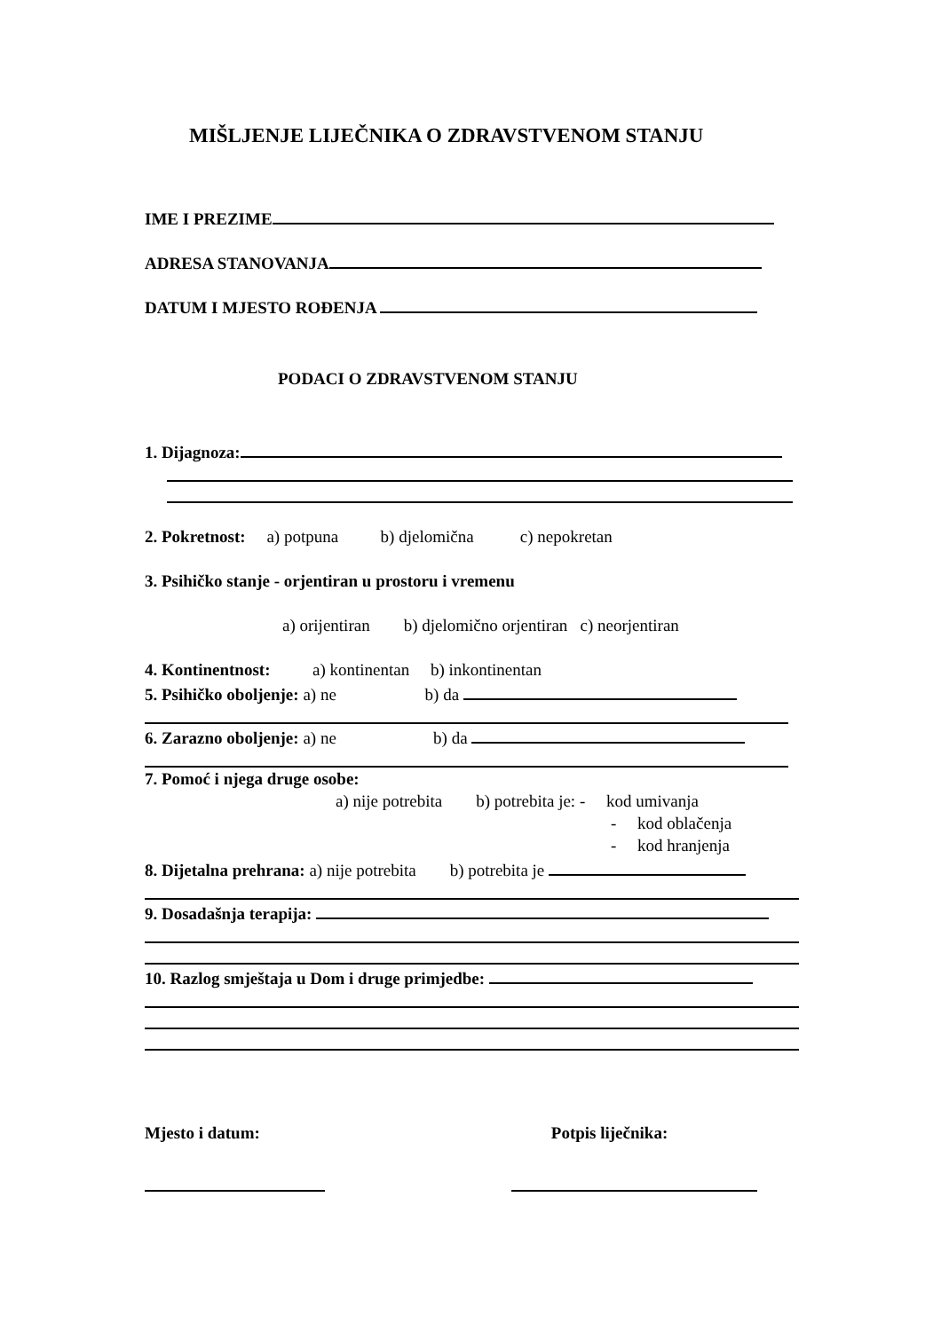MIŠLJENJE LIJEČNIKA O ZDRAVSTVENOM STANJU
IME I PREZIME
ADRESA STANOVANJA
DATUM I MJESTO ROĐENJA
PODACI O ZDRAVSTVENOM STANJU
1. Dijagnoza:
2. Pokretnost: a) potpuna b) djelomična c) nepokretan
3. Psihičko stanje - orjentiran u prostoru i vremenu
a) orijentiran b) djelomično orjentiran c) neorjentiran
4. Kontinentnost: a) kontinentan b) inkontinentan
5. Psihičko oboljenje: a) ne b) da
6. Zarazno oboljenje: a) ne b) da
7. Pomoć i njega druge osobe:
a) nije potrebita b) potrebita je: - kod umivanja
- kod oblačenja
- kod hranjenja
8. Dijetalna prehrana: a) nije potrebita b) potrebita je
9. Dosadašnja terapija:
10. Razlog smještaja u Dom i druge primjedbe:
Mjesto i datum: Potpis liječnika: